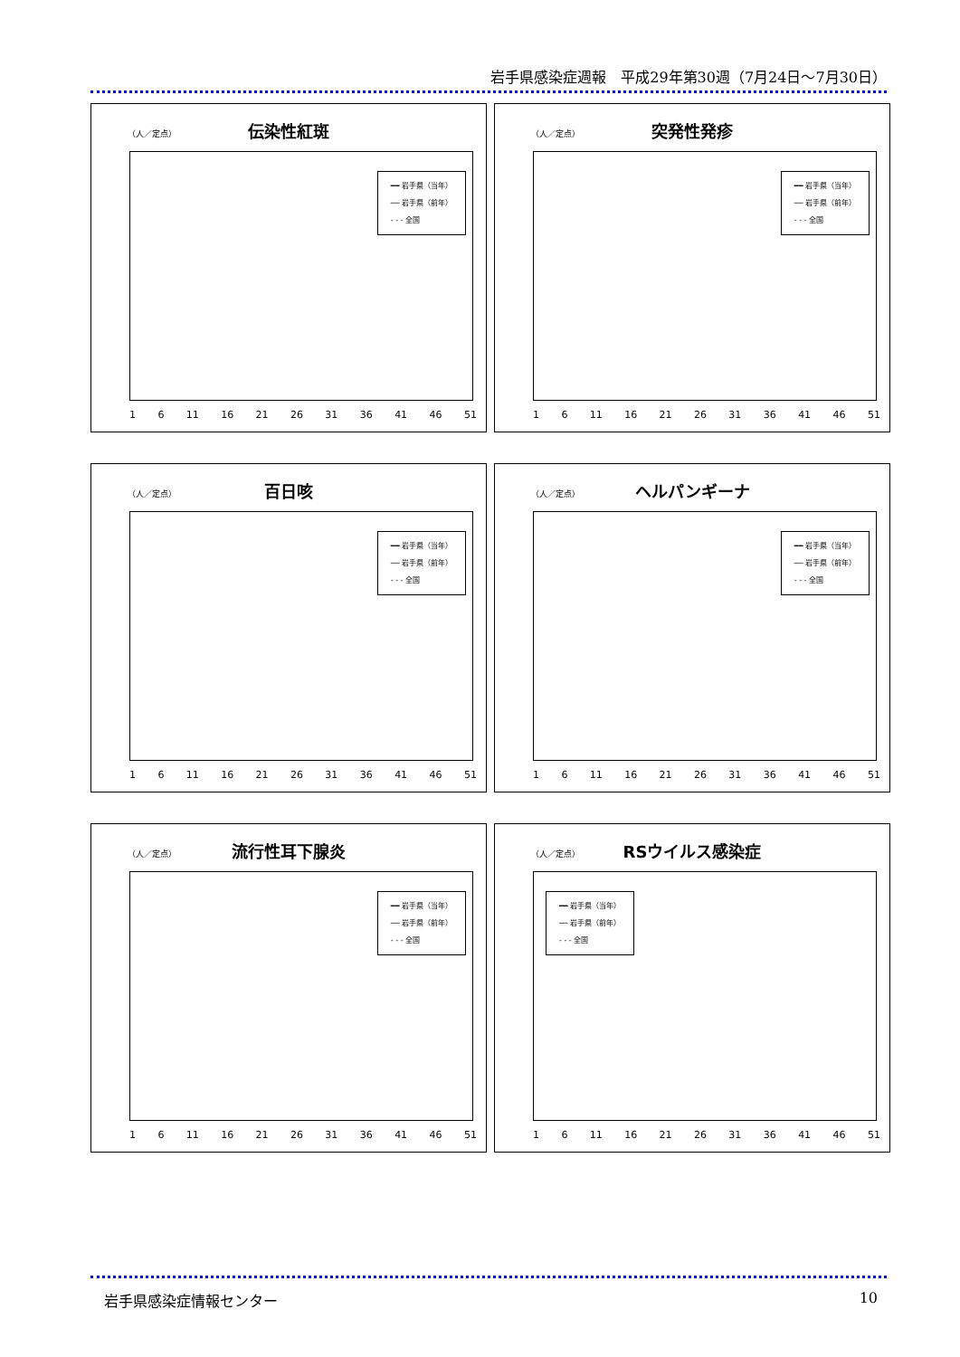岩手県感染症週報　平成29年第30週（7月24日～7月30日）
伝染性紅斑
（人／定点）
━━ 岩手県（当年）
── 岩手県（前年）
- - - 全国
1 6 11 16 21 26 31 36 41 46 51
突発性発疹
（人／定点）
━━ 岩手県（当年）
── 岩手県（前年）
- - - 全国
1 6 11 16 21 26 31 36 41 46 51
百日咳
（人／定点）
━━ 岩手県（当年）
── 岩手県（前年）
- - - 全国
1 6 11 16 21 26 31 36 41 46 51
ヘルパンギーナ
（人／定点）
━━ 岩手県（当年）
── 岩手県（前年）
- - - 全国
1 6 11 16 21 26 31 36 41 46 51
流行性耳下腺炎
（人／定点）
━━ 岩手県（当年）
── 岩手県（前年）
- - - 全国
1 6 11 16 21 26 31 36 41 46 51
RSウイルス感染症
（人／定点）
━━ 岩手県（当年）
── 岩手県（前年）
- - - 全国
1 6 11 16 21 26 31 36 41 46 51
岩手県感染症情報センター 10